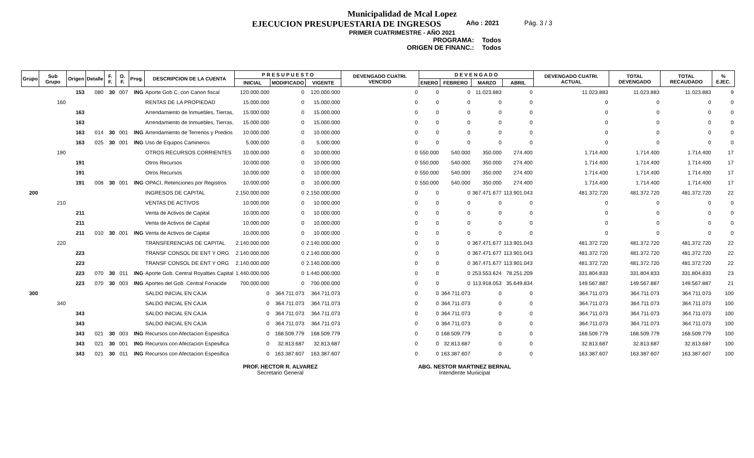Municipalidad de Mcal Lopez
EJECUCION PRESUPUESTARIA DE INGRESOS Año : 2021 Pág. 3 / 3
PRIMER CUATRIMESTRE - AÑO 2021
PROGRAMA: Todos
ORIGEN DE FINANC.: Todos
| Grupo | Sub Grupo | Origen | Detalle | F. F. | O. F. | Prog. | DESCRIPCION DE LA CUENTA | P R E S U P U E S T O | | | DEVENGADO CUATRI. VENCIDO | D E V E N G A D O | | | | DEVENGADO CUATRI. ACTUAL | TOTAL DEVENGADO | TOTAL RECAUDADO | % EJEC. |
| --- | --- | --- | --- | --- | --- | --- | --- | --- | --- | --- | --- | --- | --- | --- | --- | --- | --- | --- | --- |
| | | | | | | | | INICIAL | MODIFICADO | VIGENTE | | ENERO | FEBRERO | MARZO | ABRIL | | | | |
| | | 153 | 080 | 30 | 007 | ING | Aporte Gob C. con Canon fiscal | 120.000.000 | 0 | 120.000.000 | 0 | 0 | 0 | 11.023.883 | 0 | 11.023.883 | 11.023.883 | 11.023.883 | 9 |
| | 160 | | | | | | RENTAS DE LA PROPIEDAD | 15.000.000 | 0 | 15.000.000 | 0 | 0 | 0 | 0 | 0 | 0 | 0 | 0 | 0 |
| | | 163 | | | | | Arrendamiento de Inmuebles, Tierras, | 15.000.000 | 0 | 15.000.000 | 0 | 0 | 0 | 0 | 0 | 0 | 0 | 0 | 0 |
| | | 163 | | | | | Arrendamiento de Inmuebles, Tierras, | 15.000.000 | 0 | 15.000.000 | 0 | 0 | 0 | 0 | 0 | 0 | 0 | 0 | 0 |
| | | 163 | 014 | 30 | 001 | ING | Arrendamiento de Terrenos y Predios | 10.000.000 | 0 | 10.000.000 | 0 | 0 | 0 | 0 | 0 | 0 | 0 | 0 | 0 |
| | | 163 | 025 | 30 | 001 | ING | Uso de Equipos Camineros | 5.000.000 | 0 | 5.000.000 | 0 | 0 | 0 | 0 | 0 | 0 | 0 | 0 | 0 |
| | 190 | | | | | | OTROS RECURSOS CORRIENTES | 10.000.000 | 0 | 10.000.000 | 0 | 550.000 | 540.000 | 350.000 | 274.400 | 1.714.400 | 1.714.400 | 1.714.400 | 17 |
| | | 191 | | | | | Otros Recursos | 10.000.000 | 0 | 10.000.000 | 0 | 550.000 | 540.000 | 350.000 | 274.400 | 1.714.400 | 1.714.400 | 1.714.400 | 17 |
| | | 191 | | | | | Otros Recursos | 10.000.000 | 0 | 10.000.000 | 0 | 550.000 | 540.000 | 350.000 | 274.400 | 1.714.400 | 1.714.400 | 1.714.400 | 17 |
| | | 191 | 008 | 30 | 001 | ING | OPACI, Retenciones por Registros | 10.000.000 | 0 | 10.000.000 | 0 | 550.000 | 540.000 | 350.000 | 274.400 | 1.714.400 | 1.714.400 | 1.714.400 | 17 |
| 200 | | | | | | | INGRESOS DE CAPITAL | 2.150.000.000 | 0 | 2.150.000.000 | 0 | 0 | 0 | 367.471.677 | 113.901.043 | 481.372.720 | 481.372.720 | 481.372.720 | 22 |
| | 210 | | | | | | VENTAS DE ACTIVOS | 10.000.000 | 0 | 10.000.000 | 0 | 0 | 0 | 0 | 0 | 0 | 0 | 0 | 0 |
| | | 211 | | | | | Venta de Activos de Capital | 10.000.000 | 0 | 10.000.000 | 0 | 0 | 0 | 0 | 0 | 0 | 0 | 0 | 0 |
| | | 211 | | | | | Venta de Activos de Capital | 10.000.000 | 0 | 10.000.000 | 0 | 0 | 0 | 0 | 0 | 0 | 0 | 0 | 0 |
| | | 211 | 010 | 30 | 001 | ING | Venta de Activos de Capital | 10.000.000 | 0 | 10.000.000 | 0 | 0 | 0 | 0 | 0 | 0 | 0 | 0 | 0 |
| | 220 | | | | | | TRANSFERENCIAS DE CAPITAL | 2.140.000.000 | 0 | 2.140.000.000 | 0 | 0 | 0 | 367.471.677 | 113.901.043 | 481.372.720 | 481.372.720 | 481.372.720 | 22 |
| | | 223 | | | | | TRANSF CONSOL DE ENT Y ORG | 2.140.000.000 | 0 | 2.140.000.000 | 0 | 0 | 0 | 367.471.677 | 113.901.043 | 481.372.720 | 481.372.720 | 481.372.720 | 22 |
| | | 223 | | | | | TRANSF CONSOL DE ENT Y ORG | 2.140.000.000 | 0 | 2.140.000.000 | 0 | 0 | 0 | 367.471.677 | 113.901.043 | 481.372.720 | 481.372.720 | 481.372.720 | 22 |
| | | 223 | 070 | 30 | 011 | ING | Aporte Gob. Central Royalties Capital | 1.440.000.000 | 0 | 1.440.000.000 | 0 | 0 | 0 | 253.553.624 | 78.251.209 | 331.804.833 | 331.804.833 | 331.804.833 | 23 |
| | | 223 | 070 | 30 | 003 | ING | Aportes del Gob. Central Fonacide | 700.000.000 | 0 | 700.000.000 | 0 | 0 | 0 | 113.918.053 | 35.649.834 | 149.567.887 | 149.567.887 | 149.567.887 | 21 |
| 300 | | | | | | | SALDO INICIAL EN CAJA | 0 | 364.711.073 | 364.711.073 | 0 | 0 | 364.711.073 | 0 | 0 | 364.711.073 | 364.711.073 | 364.711.073 | 100 |
| | 340 | | | | | | SALDO INICIAL EN CAJA | 0 | 364.711.073 | 364.711.073 | 0 | 0 | 364.711.073 | 0 | 0 | 364.711.073 | 364.711.073 | 364.711.073 | 100 |
| | | 343 | | | | | SALDO INICIAL EN CAJA | 0 | 364.711.073 | 364.711.073 | 0 | 0 | 364.711.073 | 0 | 0 | 364.711.073 | 364.711.073 | 364.711.073 | 100 |
| | | 343 | | | | | SALDO INICIAL EN CAJA | 0 | 364.711.073 | 364.711.073 | 0 | 0 | 364.711.073 | 0 | 0 | 364.711.073 | 364.711.073 | 364.711.073 | 100 |
| | | 343 | 021 | 30 | 003 | ING | Recursos con Afectacion Espesifica | 0 | 168.509.779 | 168.509.779 | 0 | 0 | 168.509.779 | 0 | 0 | 168.509.779 | 168.509.779 | 168.509.779 | 100 |
| | | 343 | 021 | 30 | 001 | ING | Recursos con Afectacion Espesifica | 0 | 32.813.687 | 32.813.687 | 0 | 0 | 32.813.687 | 0 | 0 | 32.813.687 | 32.813.687 | 32.813.687 | 100 |
| | | 343 | 021 | 30 | 011 | ING | Recursos con Afectacion Espesifica | 0 | 163.387.607 | 163.387.607 | 0 | 0 | 163.387.607 | 0 | 0 | 163.387.607 | 163.387.607 | 163.387.607 | 100 |
PROF. HECTOR R. ALVAREZ
Secretario General
ABG. NESTOR MARTINEZ BERNAL
Intendente Municipal